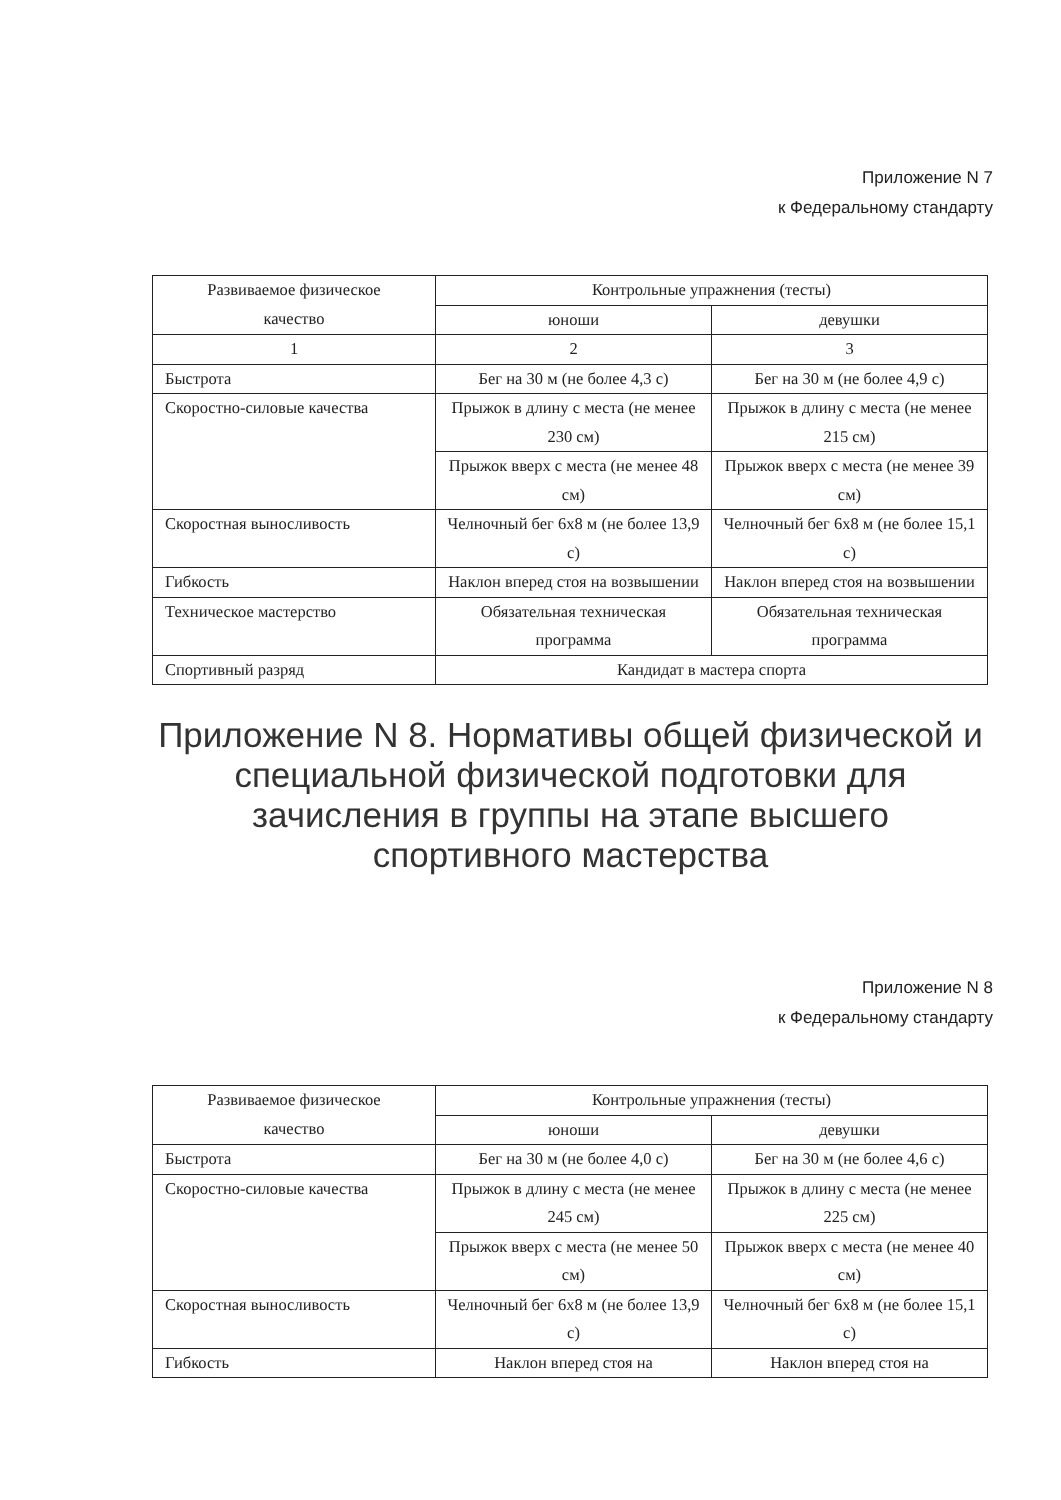Приложение N 7
к Федеральному стандарту
| Развиваемое физическое качество | Контрольные упражнения (тесты) | |
| | юноши | девушки |
| 1 | 2 | 3 |
| Быстрота | Бег на 30 м (не более 4,3 с) | Бег на 30 м (не более 4,9 с) |
| Скоростно-силовые качества | Прыжок в длину с места (не менее 230 см) | Прыжок в длину с места (не менее 215 см) |
| | Прыжок вверх с места (не менее 48 см) | Прыжок вверх с места (не менее 39 см) |
| Скоростная выносливость | Челночный бег 6x8 м (не более 13,9 с) | Челночный бег 6x8 м (не более 15,1 с) |
| Гибкость | Наклон вперед стоя на возвышении | Наклон вперед стоя на возвышении |
| Техническое мастерство | Обязательная техническая программа | Обязательная техническая программа |
| Спортивный разряд | Кандидат в мастера спорта | |
Приложение N 8. Нормативы общей физической и специальной физической подготовки для зачисления в группы на этапе высшего спортивного мастерства
Приложение N 8
к Федеральному стандарту
| Развиваемое физическое качество | Контрольные упражнения (тесты) | |
| | юноши | девушки |
| Быстрота | Бег на 30 м (не более 4,0 с) | Бег на 30 м (не более 4,6 с) |
| Скоростно-силовые качества | Прыжок в длину с места (не менее 245 см) | Прыжок в длину с места (не менее 225 см) |
| | Прыжок вверх с места (не менее 50 см) | Прыжок вверх с места (не менее 40 см) |
| Скоростная выносливость | Челночный бег 6x8 м (не более 13,9 с) | Челночный бег 6x8 м (не более 15,1 с) |
| Гибкость | Наклон вперед стоя на | Наклон вперед стоя на |